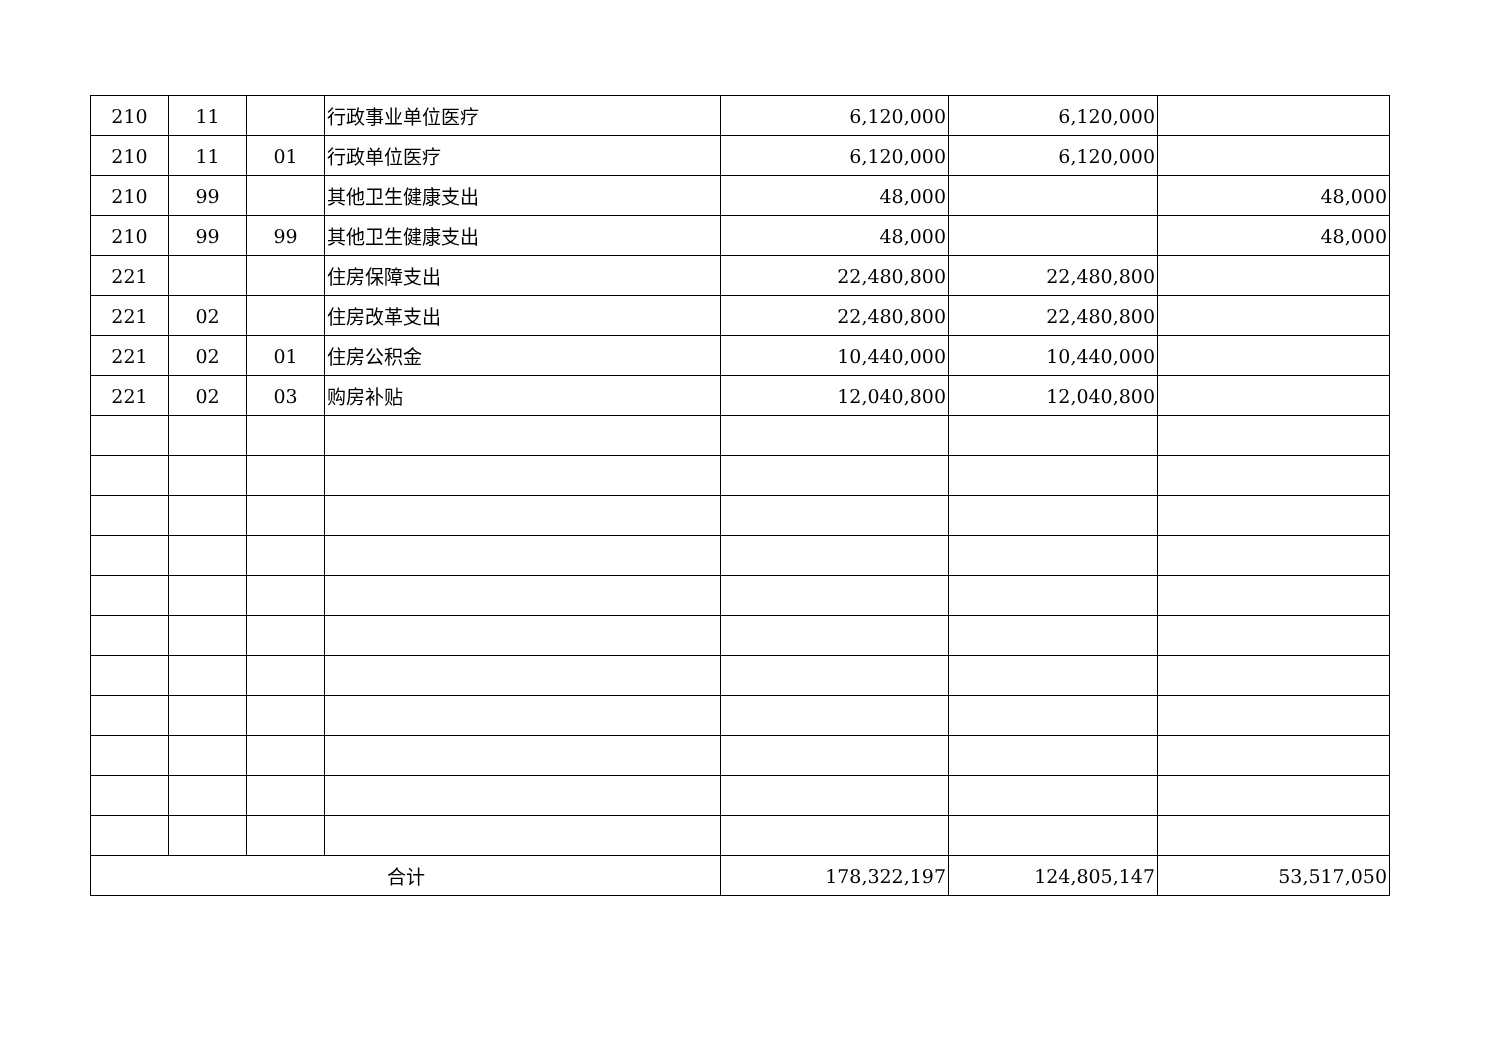| 210 | 11 | | 行政事业单位医疗 | 6,120,000 | 6,120,000 | |
| 210 | 11 | 01 | 行政单位医疗 | 6,120,000 | 6,120,000 | |
| 210 | 99 | | 其他卫生健康支出 | 48,000 | | 48,000 |
| 210 | 99 | 99 | 其他卫生健康支出 | 48,000 | | 48,000 |
| 221 | | | 住房保障支出 | 22,480,800 | 22,480,800 | |
| 221 | 02 | | 住房改革支出 | 22,480,800 | 22,480,800 | |
| 221 | 02 | 01 | 住房公积金 | 10,440,000 | 10,440,000 | |
| 221 | 02 | 03 | 购房补贴 | 12,040,800 | 12,040,800 | |
| 合计 | | | | 178,322,197 | 124,805,147 | 53,517,050 |